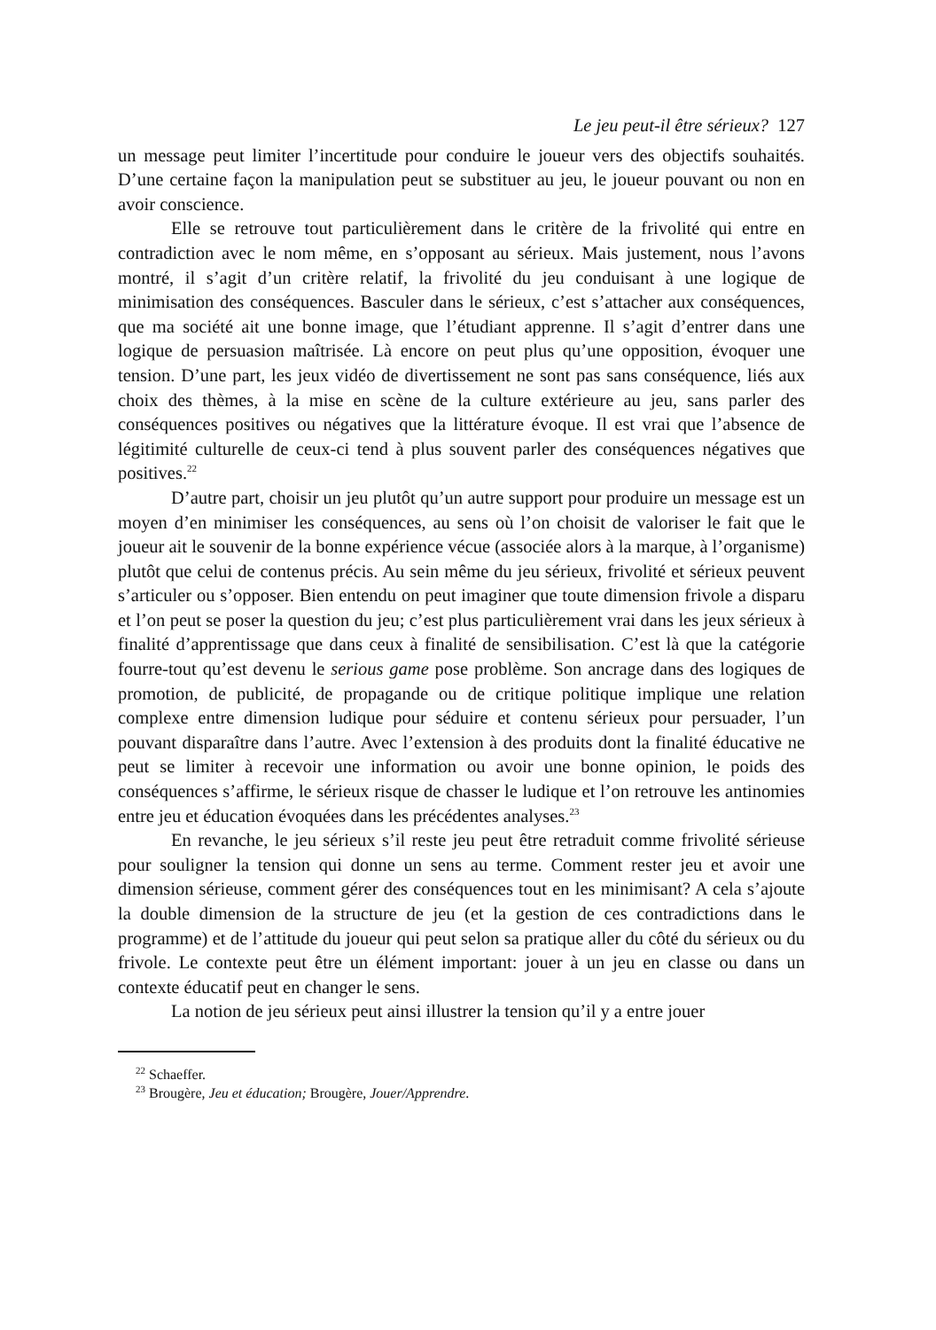Le jeu peut-il être sérieux? 127
un message peut limiter l’incertitude pour conduire le joueur vers des objectifs souhaités. D’une certaine façon la manipulation peut se substituer au jeu, le joueur pouvant ou non en avoir conscience.
Elle se retrouve tout particulièrement dans le critère de la frivolité qui entre en contradiction avec le nom même, en s’opposant au sérieux. Mais justement, nous l’avons montré, il s’agit d’un critère relatif, la frivolité du jeu conduisant à une logique de minimisation des conséquences. Basculer dans le sérieux, c’est s’attacher aux conséquences, que ma société ait une bonne image, que l’étudiant apprenne. Il s’agit d’entrer dans une logique de persuasion maîtrisée. Là encore on peut plus qu’une opposition, évoquer une tension. D’une part, les jeux vidéo de divertissement ne sont pas sans conséquence, liés aux choix des thèmes, à la mise en scène de la culture extérieure au jeu, sans parler des conséquences positives ou négatives que la littérature évoque. Il est vrai que l’absence de légitimité culturelle de ceux-ci tend à plus souvent parler des conséquences négatives que positives.<sup>22</sup>
D’autre part, choisir un jeu plutôt qu’un autre support pour produire un message est un moyen d’en minimiser les conséquences, au sens où l’on choisit de valoriser le fait que le joueur ait le souvenir de la bonne expérience vécue (associée alors à la marque, à l’organisme) plutôt que celui de contenus précis. Au sein même du jeu sérieux, frivolité et sérieux peuvent s’articuler ou s’opposer. Bien entendu on peut imaginer que toute dimension frivole a disparu et l’on peut se poser la question du jeu; c’est plus particulièrement vrai dans les jeux sérieux à finalité d’apprentissage que dans ceux à finalité de sensibilisation. C’est là que la catégorie fourre-tout qu’est devenu le serious game pose problème. Son ancrage dans des logiques de promotion, de publicité, de propagande ou de critique politique implique une relation complexe entre dimension ludique pour séduire et contenu sérieux pour persuader, l’un pouvant disparaître dans l’autre. Avec l’extension à des produits dont la finalité éducative ne peut se limiter à recevoir une information ou avoir une bonne opinion, le poids des conséquences s’affirme, le sérieux risque de chasser le ludique et l’on retrouve les antinomies entre jeu et éducation évoquées dans les précédentes analyses.<sup>23</sup>
En revanche, le jeu sérieux s’il reste jeu peut être retraduit comme frivolité sérieuse pour souligner la tension qui donne un sens au terme. Comment rester jeu et avoir une dimension sérieuse, comment gérer des conséquences tout en les minimisant? A cela s’ajoute la double dimension de la structure de jeu (et la gestion de ces contradictions dans le programme) et de l’attitude du joueur qui peut selon sa pratique aller du côté du sérieux ou du frivole. Le contexte peut être un élément important: jouer à un jeu en classe ou dans un contexte éducatif peut en changer le sens.
La notion de jeu sérieux peut ainsi illustrer la tension qu’il y a entre jouer
<sup>22</sup> Schaeffer.
<sup>23</sup> Brougère, Jeu et éducation; Brougère, Jouer/Apprendre.